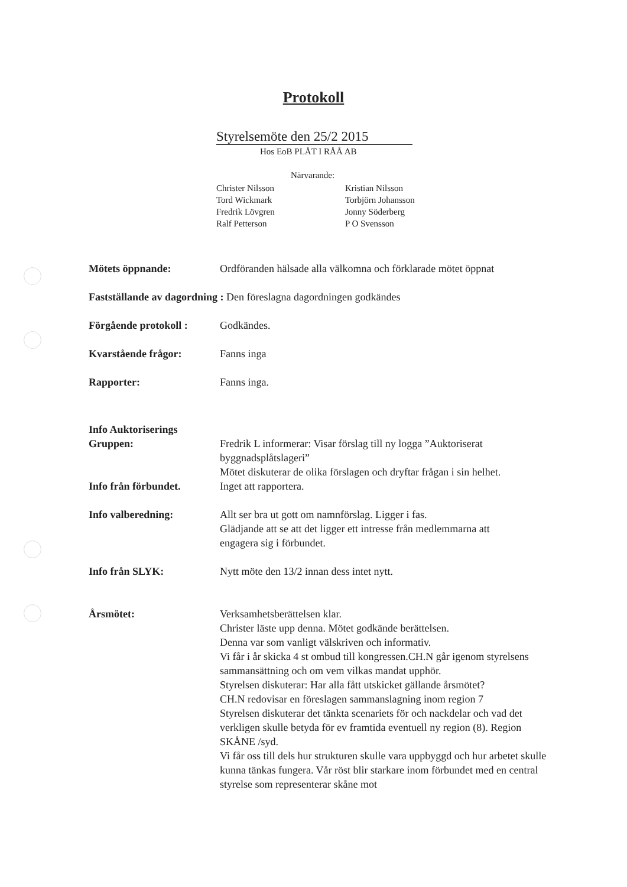Protokoll
Styrelsemöte den 25/2 2015
Hos EoB PLÅT I RÅÅ AB
Närvarande:
Christer Nilsson
Kristian Nilsson
Tord Wickmark
Torbjörn Johansson
Fredrik Lövgren
Jonny Söderberg
Ralf Petterson
P O Svensson
Mötets öppnande: Ordföranden hälsade alla välkomna och förklarade mötet öppnat
Fastställande av dagordning : Den föreslagna dagordningen godkändes
Förgående protokoll :
Godkändes.
Kvarstående frågor: Fanns inga
Rapporter: Fanns inga.
Info Auktoriserings Gruppen:
Fredrik L informerar: Visar förslag till ny logga ”Auktoriserat byggnadsplåtslageri”
Mötet diskuterar de olika förslagen och dryftar frågan i sin helhet.
Info från förbundet. Inget att rapportera.
Info valberedning: Allt ser bra ut gott om namnförslag. Ligger i fas.
Glädjande att se att det ligger ett intresse från medlemmarna att engagera sig i förbundet.
Info från SLYK: Nytt möte den 13/2 innan dess intet nytt.
Årsmötet: Verksamhetsberättelsen klar.
Christer läste upp denna. Mötet godkände berättelsen.
Denna var som vanligt välskriven och informativ.
Vi får i år skicka 4 st ombud till kongressen.CH.N går igenom styrelsens sammansättning och om vem vilkas mandat upphör.
Styrelsen diskuterar: Har alla fått utskicket gällande årsmötet?
CH.N redovisar en föreslagen sammanslagning inom region 7
Styrelsen diskuterar det tänkta scenariets för och nackdelar och vad det verkligen skulle betyda för ev framtida eventuell ny region (8). Region SKÅNE /syd.
Vi får oss till dels hur strukturen skulle vara uppbyggd och hur arbetet skulle kunna tänkas fungera. Vår röst blir starkare inom förbundet med en central styrelse som representerar skåne mot